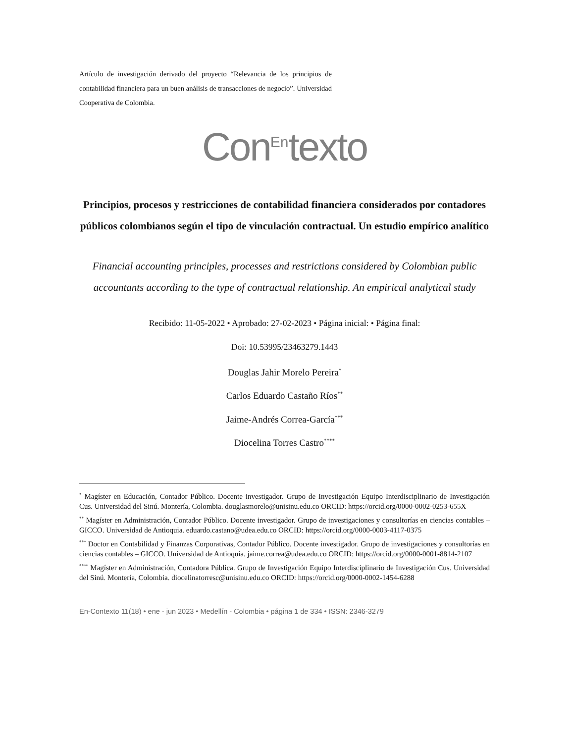Artículo de investigación derivado del proyecto “Relevancia de los principios de contabilidad financiera para un buen análisis de transacciones de negocio”. Universidad Cooperativa de Colombia.
Con<sup>En</sup>texto
Principios, procesos y restricciones de contabilidad financiera considerados por contadores públicos colombianos según el tipo de vinculación contractual. Un estudio empírico analítico
Financial accounting principles, processes and restrictions considered by Colombian public accountants according to the type of contractual relationship. An empirical analytical study
Recibido: 11-05-2022 • Aprobado: 27-02-2023 • Página inicial: • Página final:
Doi: 10.53995/23463279.1443
Douglas Jahir Morelo Pereira<sup>*</sup>
Carlos Eduardo Castaño Ríos<sup>**</sup>
Jaime-Andrés Correa-García<sup>***</sup>
Diocelina Torres Castro<sup>****</sup>
<sup>*</sup> Magíster en Educación, Contador Público. Docente investigador. Grupo de Investigación Equipo Interdisciplinario de Investigación Cus. Universidad del Sinú. Montería, Colombia. douglasmorelo@unisinu.edu.co ORCID: https://orcid.org/0000-0002-0253-655X
<sup>**</sup> Magíster en Administración, Contador Público. Docente investigador. Grupo de investigaciones y consultorías en ciencias contables – GICCO. Universidad de Antioquia. eduardo.castano@udea.edu.co ORCID: https://orcid.org/0000-0003-4117-0375
<sup>***</sup> Doctor en Contabilidad y Finanzas Corporativas, Contador Público. Docente investigador. Grupo de investigaciones y consultorías en ciencias contables – GICCO. Universidad de Antioquia. jaime.correa@udea.edu.co ORCID: https://orcid.org/0000-0001-8814-2107
<sup>****</sup> Magíster en Administración, Contadora Pública. Grupo de Investigación Equipo Interdisciplinario de Investigación Cus. Universidad del Sinú. Montería, Colombia. diocelinatorresc@unisinu.edu.co ORCID: https://orcid.org/0000-0002-1454-6288
En-Contexto 11(18) • ene - jun 2023 • Medellín - Colombia • página 1 de 334 • ISSN: 2346-3279